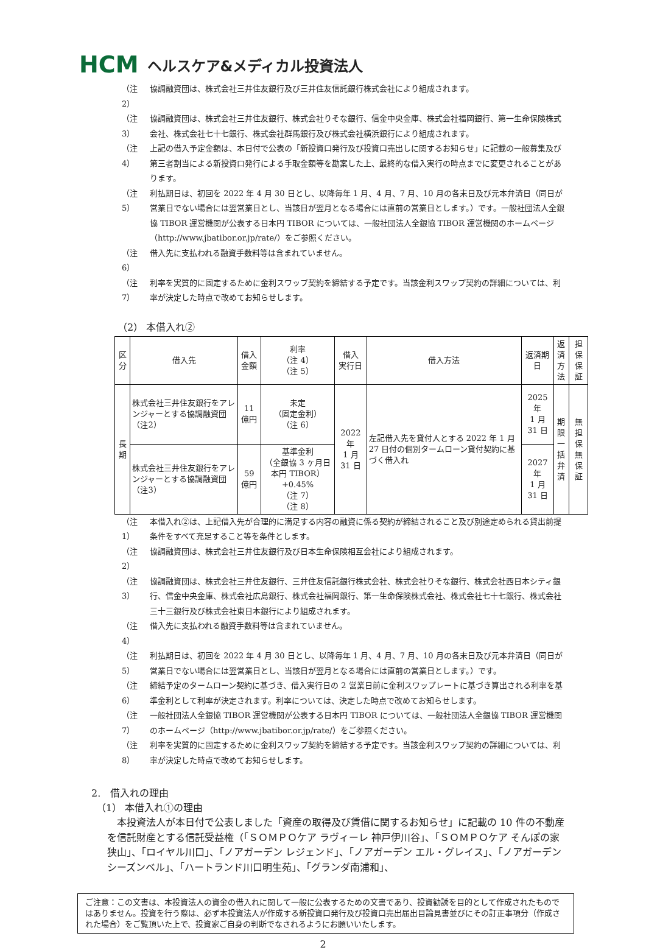HCM ヘルスケア&メディカル投資法人
（注 2） 協調融資団は、株式会社三井住友銀行及び三井住友信託銀行株式会社により組成されます。
（注 3） 協調融資団は、株式会社三井住友銀行、株式会社りそな銀行、信金中央金庫、株式会社福岡銀行、第一生命保険株式会社、株式会社七十七銀行、株式会社群馬銀行及び株式会社横浜銀行により組成されます。
（注 4） 上記の借入予定金額は、本日付で公表の「新投資口発行及び投資口売出しに関するお知らせ」に記載の一般募集及び第三者割当による新投資口発行による手取金額等を勘案した上、最終的な借入実行の時点までに変更されることがあります。
（注 5） 利払期日は、初回を 2022 年 4 月 30 日とし、以降毎年 1 月、4 月、7 月、10 月の各末日及び元本弁済日（同日が営業日でない場合には翌営業日とし、当該日が翌月となる場合には直前の営業日とします。）です。一般社団法人全銀協 TIBOR 運営機関が公表する日本円 TIBOR については、一般社団法人全銀協 TIBOR 運営機関のホームページ（http://www.jbatibor.or.jp/rate/）をご参照ください。
（注 6） 借入先に支払われる融資手数料等は含まれていません。
（注 7） 利率を実質的に固定するために金利スワップ契約を締結する予定です。当該金利スワップ契約の詳細については、利率が決定した時点で改めてお知らせします。
（2） 本借入れ②
| 区分 | 借入先 | 借入金額 | 利率 （注 4） （注 5） | 借入 実行日 | 借入方法 | 返済期日 | 返済 方法 | 担保 保証 |
| --- | --- | --- | --- | --- | --- | --- | --- | --- |
| 長期 | 株式会社三井住友銀行をアレンジャーとする協調融資団（注2） | 11 億円 | 未定 （固定金利） （注 6） | 2022 年 1 月 31 日 | 左記借入先を貸付人とする 2022 年 1 月 27 日付の個別タームローン貸付契約に基づく借入れ | 2025 年 1 月 31 日 | 期限 一括 弁済 | 無担保 無保証 |
| | 株式会社三井住友銀行をアレンジャーとする協調融資団（注3） | 59 億円 | 基準金利 （全銀協 3 ヶ月日本円 TIBOR） +0.45% （注 7） （注 8） | | | 2027 年 1 月 31 日 | | |
（注 1） 本借入れ②は、上記借入先が合理的に満足する内容の融資に係る契約が締結されること及び別途定められる貸出前提条件をすべて充足すること等を条件とします。
（注 2） 協調融資団は、株式会社三井住友銀行及び日本生命保険相互会社により組成されます。
（注 3） 協調融資団は、株式会社三井住友銀行、三井住友信託銀行株式会社、株式会社りそな銀行、株式会社西日本シティ銀行、信金中央金庫、株式会社広島銀行、株式会社福岡銀行、第一生命保険株式会社、株式会社七十七銀行、株式会社三十三銀行及び株式会社東日本銀行により組成されます。
（注 4） 借入先に支払われる融資手数料等は含まれていません。
（注 5） 利払期日は、初回を 2022 年 4 月 30 日とし、以降毎年 1 月、4 月、7 月、10 月の各末日及び元本弁済日（同日が営業日でない場合には翌営業日とし、当該日が翌月となる場合には直前の営業日とします。）です。
（注 6） 締結予定のタームローン契約に基づき、借入実行日の 2 営業日前に金利スワップレートに基づき算出される利率を基準金利として利率が決定されます。利率については、決定した時点で改めてお知らせします。
（注 7） 一般社団法人全銀協 TIBOR 運営機関が公表する日本円 TIBOR については、一般社団法人全銀協 TIBOR 運営機関のホームページ（http://www.jbatibor.or.jp/rate/）をご参照ください。
（注 8） 利率を実質的に固定するために金利スワップ契約を締結する予定です。当該金利スワップ契約の詳細については、利率が決定した時点で改めてお知らせします。
2.　借入れの理由
　（1） 本借入れ①の理由
　本投資法人が本日付で公表しました「資産の取得及び賃借に関するお知らせ」に記載の 10 件の不動産を信託財産とする信託受益権（「ＳＯＭＰＯケア ラヴィーレ 神戸伊川谷」、「ＳＯＭＰＯケア そんぽの家 狭山」、「ロイヤル川口」、「ノアガーデン レジェンド」、「ノアガーデン エル・グレイス」、「ノアガーデン シーズンベル」、「ハートランド川口明生苑」、「グランダ南浦和」、
ご注意：この文書は、本投資法人の資金の借入れに関して一般に公表するための文書であり、投資勧誘を目的として作成されたものではありません。投資を行う際は、必ず本投資法人が作成する新投資口発行及び投資口売出届出目論見書並びにその訂正事項分（作成された場合）をご覧頂いた上で、投資家ご自身の判断でなされるようにお願いいたします。
2